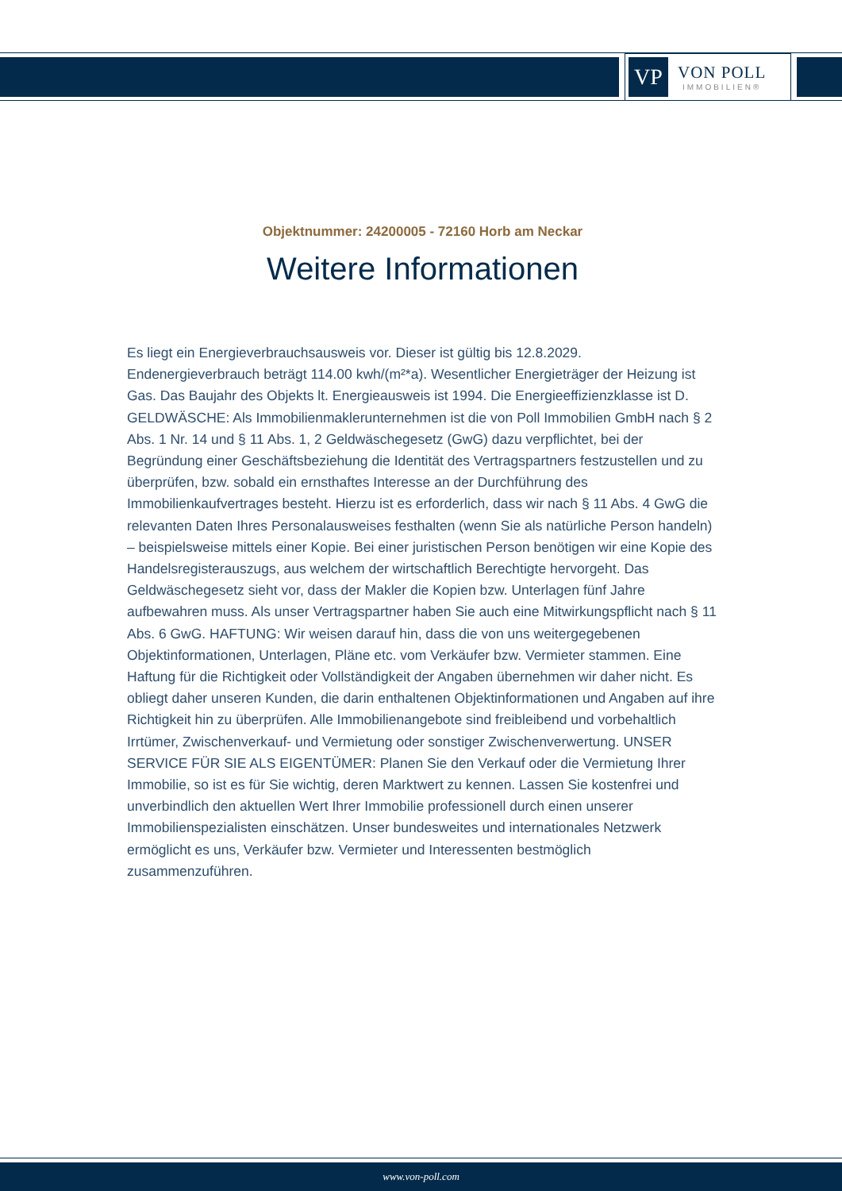VP
VON POLL
IMMOBILIEN®
Objektnummer: 24200005 - 72160 Horb am Neckar
Weitere Informationen
Es liegt ein Energieverbrauchsausweis vor. Dieser ist gültig bis 12.8.2029. Endenergieverbrauch beträgt 114.00 kwh/(m²*a). Wesentlicher Energieträger der Heizung ist Gas. Das Baujahr des Objekts lt. Energieausweis ist 1994. Die Energieeffizienzklasse ist D. GELDWÄSCHE: Als Immobilienmaklerunternehmen ist die von Poll Immobilien GmbH nach § 2 Abs. 1 Nr. 14 und § 11 Abs. 1, 2 Geldwäschegesetz (GwG) dazu verpflichtet, bei der Begründung einer Geschäftsbeziehung die Identität des Vertragspartners festzustellen und zu überprüfen, bzw. sobald ein ernsthaftes Interesse an der Durchführung des Immobilienkaufvertrages besteht. Hierzu ist es erforderlich, dass wir nach § 11 Abs. 4 GwG die relevanten Daten Ihres Personalausweises festhalten (wenn Sie als natürliche Person handeln) – beispielsweise mittels einer Kopie. Bei einer juristischen Person benötigen wir eine Kopie des Handelsregisterauszugs, aus welchem der wirtschaftlich Berechtigte hervorgeht. Das Geldwäschegesetz sieht vor, dass der Makler die Kopien bzw. Unterlagen fünf Jahre aufbewahren muss. Als unser Vertragspartner haben Sie auch eine Mitwirkungspflicht nach § 11 Abs. 6 GwG. HAFTUNG: Wir weisen darauf hin, dass die von uns weitergegebenen Objektinformationen, Unterlagen, Pläne etc. vom Verkäufer bzw. Vermieter stammen. Eine Haftung für die Richtigkeit oder Vollständigkeit der Angaben übernehmen wir daher nicht. Es obliegt daher unseren Kunden, die darin enthaltenen Objektinformationen und Angaben auf ihre Richtigkeit hin zu überprüfen. Alle Immobilienangebote sind freibleibend und vorbehaltlich Irrtümer, Zwischenverkauf- und Vermietung oder sonstiger Zwischenverwertung. UNSER SERVICE FÜR SIE ALS EIGENTÜMER: Planen Sie den Verkauf oder die Vermietung Ihrer Immobilie, so ist es für Sie wichtig, deren Marktwert zu kennen. Lassen Sie kostenfrei und unverbindlich den aktuellen Wert Ihrer Immobilie professionell durch einen unserer Immobilienspezialisten einschätzen. Unser bundesweites und internationales Netzwerk ermöglicht es uns, Verkäufer bzw. Vermieter und Interessenten bestmöglich zusammenzuführen.
www.von-poll.com